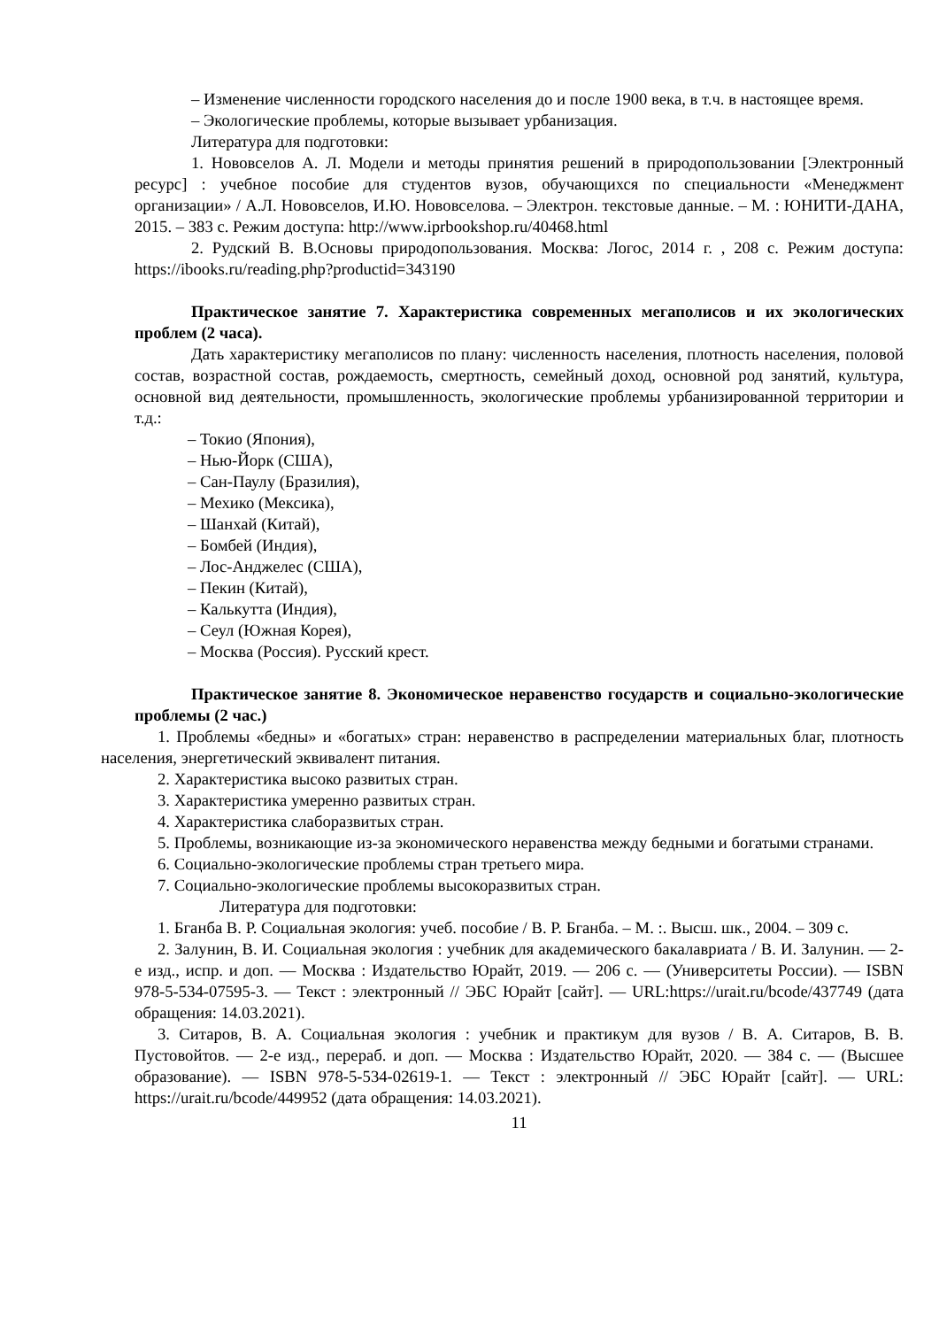– Изменение численности городского населения до и после 1900 века, в т.ч. в настоящее время.
– Экологические проблемы, которые вызывает урбанизация.
Литература для подготовки:
1. Нововселов А. Л. Модели и методы принятия решений в природопользовании [Электронный ресурс] : учебное пособие для студентов вузов, обучающихся по специальности «Менеджмент организации» / А.Л. Нововселов, И.Ю. Нововселова. – Электрон. текстовые данные. – М. : ЮНИТИ-ДАНА, 2015. – 383 с. Режим доступа: http://www.iprbookshop.ru/40468.html
2. Рудский В. В.Основы природопользования. Москва: Логос, 2014 г. , 208 с. Режим доступа: https://ibooks.ru/reading.php?productid=343190
Практическое занятие 7. Характеристика современных мегаполисов и их экологических проблем (2 часа).
Дать характеристику мегаполисов по плану: численность населения, плотность населения, половой состав, возрастной состав, рождаемость, смертность, семейный доход, основной род занятий, культура, основной вид деятельности, промышленность, экологические проблемы урбанизированной территории и т.д.:
– Токио (Япония),
– Нью-Йорк (США),
– Сан-Паулу (Бразилия),
– Мехико (Мексика),
– Шанхай (Китай),
– Бомбей (Индия),
– Лос-Анджелес (США),
– Пекин (Китай),
– Калькутта (Индия),
– Сеул (Южная Корея),
– Москва (Россия). Русский крест.
Практическое занятие 8. Экономическое неравенство государств и социально-экологические проблемы (2 час.)
1. Проблемы «бедны» и «богатых» стран: неравенство в распределении материальных благ, плотность населения, энергетический эквивалент питания.
2. Характеристика высоко развитых стран.
3. Характеристика умеренно развитых стран.
4. Характеристика слаборазвитых стран.
5. Проблемы, возникающие из-за экономического неравенства между бедными и богатыми странами.
6. Социально-экологические проблемы стран третьего мира.
7. Социально-экологические проблемы высокоразвитых стран.
Литература для подготовки:
1. Бганба В. Р. Социальная экология: учеб. пособие / В. Р. Бганба. – М. :. Высш. шк., 2004. – 309 с.
2. Залунин, В. И. Социальная экология : учебник для академического бакалавриата / В. И. Залунин. — 2-е изд., испр. и доп. — Москва : Издательство Юрайт, 2019. — 206 с. — (Университеты России). — ISBN 978-5-534-07595-3. — Текст : электронный // ЭБС Юрайт [сайт]. — URL:https://urait.ru/bcode/437749 (дата обращения: 14.03.2021).
3. Ситаров, В. А. Социальная экология : учебник и практикум для вузов / В. А. Ситаров, В. В. Пустовойтов. — 2-е изд., перераб. и доп. — Москва : Издательство Юрайт, 2020. — 384 с. — (Высшее образование). — ISBN 978-5-534-02619-1. — Текст : электронный // ЭБС Юрайт [сайт]. — URL: https://urait.ru/bcode/449952 (дата обращения: 14.03.2021).
11